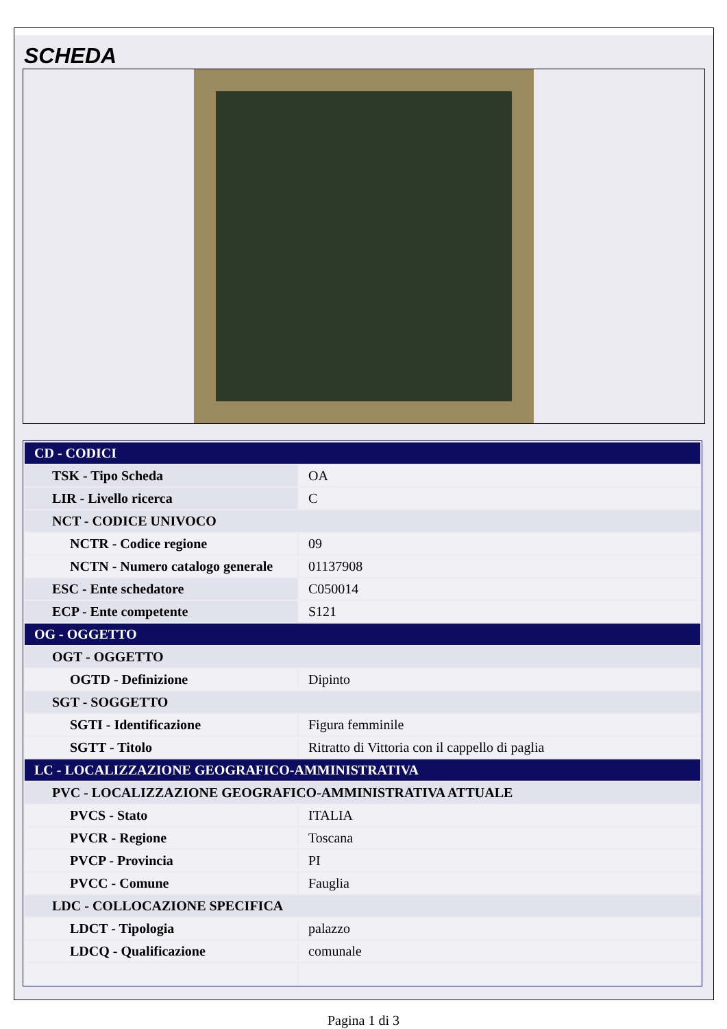SCHEDA
| CD - CODICI | |
| TSK - Tipo Scheda | OA |
| LIR - Livello ricerca | C |
| NCT - CODICE UNIVOCO | |
| NCTR - Codice regione | 09 |
| NCTN - Numero catalogo generale | 01137908 |
| ESC - Ente schedatore | C050014 |
| ECP - Ente competente | S121 |
| OG - OGGETTO | |
| OGT - OGGETTO | |
| OGTD - Definizione | Dipinto |
| SGT - SOGGETTO | |
| SGTI - Identificazione | Figura femminile |
| SGTT - Titolo | Ritratto di Vittoria con il cappello di paglia |
| LC - LOCALIZZAZIONE GEOGRAFICO-AMMINISTRATIVA | |
| PVC - LOCALIZZAZIONE GEOGRAFICO-AMMINISTRATIVA ATTUALE | |
| PVCS - Stato | ITALIA |
| PVCR - Regione | Toscana |
| PVCP - Provincia | PI |
| PVCC - Comune | Fauglia |
| LDC - COLLOCAZIONE SPECIFICA | |
| LDCT - Tipologia | palazzo |
| LDCQ - Qualificazione | comunale |
Pagina 1 di 3